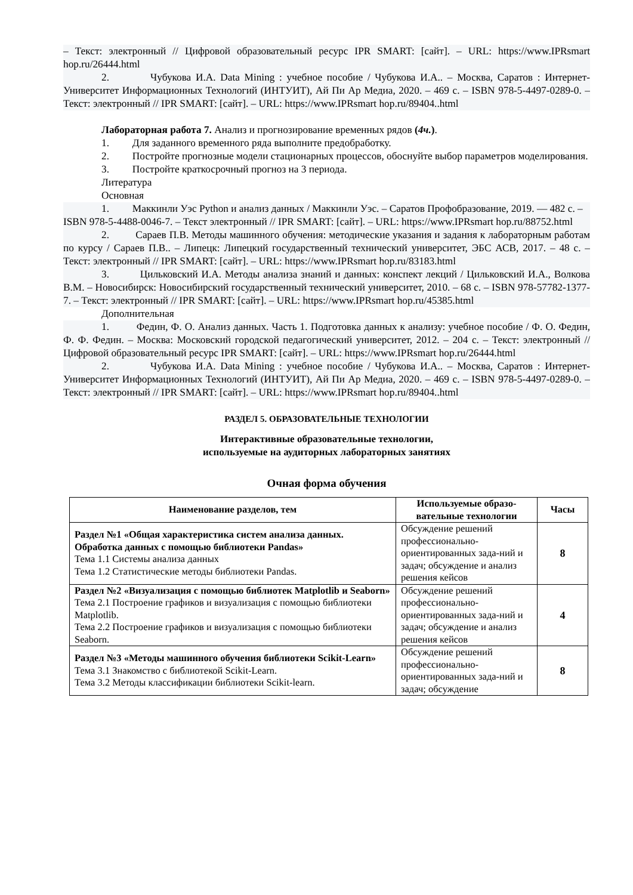– Текст: электронный // Цифровой образовательный ресурс IPR SMART: [сайт]. – URL: https://www.IPRsmart hop.ru/26444.html
2. Чубукова И.А. Data Mining : учебное пособие / Чубукова И.А.. – Москва, Саратов : Интернет-Университет Информационных Технологий (ИНТУИТ), Ай Пи Ар Медиа, 2020. – 469 с. – ISBN 978-5-4497-0289-0. – Текст: электронный // IPR SMART: [сайт]. – URL: https://www.IPRsmart hop.ru/89404..html
Лабораторная работа 7. Анализ и прогнозирование временных рядов (4ч.).
1. Для заданного временного ряда выполните предобработку.
2. Постройте прогнозные модели стационарных процессов, обоснуйте выбор параметров моделирования.
3. Постройте краткосрочный прогноз на 3 периода.
Литература
Основная
1. Маккинли Уэс Python и анализ данных / Маккинли Уэс. – Саратов Профобразование, 2019. — 482 c. – ISBN 978-5-4488-0046-7. – Текст электронный // IPR SMART: [сайт]. – URL: https://www.IPRsmart hop.ru/88752.html
2. Сараев П.В. Методы машинного обучения: методические указания и задания к лабораторным работам по курсу / Сараев П.В.. – Липецк: Липецкий государственный технический университет, ЭБС АСВ, 2017. – 48 c. – Текст: электронный // IPR SMART: [сайт]. – URL: https://www.IPRsmart hop.ru/83183.html
3. Цильковский И.А. Методы анализа знаний и данных: конспект лекций / Цильковский И.А., Волкова В.М. – Новосибирск: Новосибирский государственный технический университет, 2010. – 68 c. – ISBN 978-57782-1377-7. – Текст: электронный // IPR SMART: [сайт]. – URL: https://www.IPRsmart hop.ru/45385.html
Дополнительная
1. Федин, Ф. О. Анализ данных. Часть 1. Подготовка данных к анализу: учебное пособие / Ф. О. Федин, Ф. Ф. Федин. – Москва: Московский городской педагогический университет, 2012. – 204 c. – Текст: электронный // Цифровой образовательный ресурс IPR SMART: [сайт]. – URL: https://www.IPRsmart hop.ru/26444.html
2. Чубукова И.А. Data Mining : учебное пособие / Чубукова И.А.. – Москва, Саратов : Интернет-Университет Информационных Технологий (ИНТУИТ), Ай Пи Ар Медиа, 2020. – 469 c. – ISBN 978-5-4497-0289-0. – Текст: электронный // IPR SMART: [сайт]. – URL: https://www.IPRsmart hop.ru/89404..html
РАЗДЕЛ 5. ОБРАЗОВАТЕЛЬНЫЕ ТЕХНОЛОГИИ
Интерактивные образовательные технологии,
используемые на аудиторных лабораторных занятиях
Очная форма обучения
| Наименование разделов, тем | Используемые образо-вательные технологии | Часы |
| --- | --- | --- |
| Раздел №1 «Общая характеристика систем анализа данных. Обработка данных с помощью библиотеки Pandas» Тема 1.1 Системы анализа данных Тема 1.2 Статистические методы библиотеки Pandas. | Обсуждение решений профессионально-ориентированных зада-ний и задач; обсуждение и анализ решения кейсов | 8 |
| Раздел №2 «Визуализация с помощью библиотек Matplotlib и Seaborn» Тема 2.1 Построение графиков и визуализация с помощью библиотеки Matplotlib. Тема 2.2 Построение графиков и визуализация с помощью библиотеки Seaborn. | Обсуждение решений профессионально-ориентированных зада-ний и задач; обсуждение и анализ решения кейсов | 4 |
| Раздел №3 «Методы машинного обучения библиотеки Scikit-Learn» Тема 3.1 Знакомство с библиотекой Scikit-Learn. Тема 3.2 Методы классификации библиотеки Scikit-learn. | Обсуждение решений профессионально-ориентированных зада-ний и задач; обсуждение | 8 |